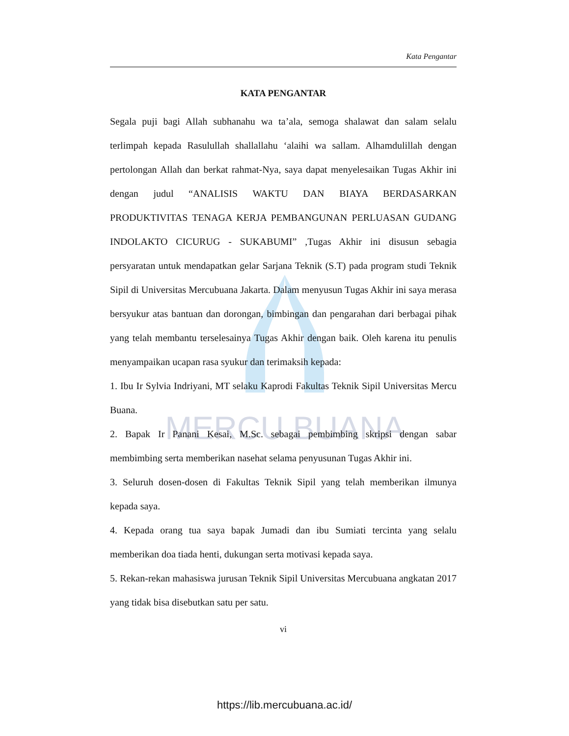MERCU BUANA
Kata Pengantar
KATA PENGANTAR
Segala puji bagi Allah subhanahu wa ta’ala, semoga shalawat dan salam selalu terlimpah kepada Rasulullah shallallahu ‘alaihi wa sallam. Alhamdulillah dengan pertolongan Allah dan berkat rahmat-Nya, saya dapat menyelesaikan Tugas Akhir ini dengan judul “ANALISIS WAKTU DAN BIAYA BERDASARKAN PRODUKTIVITAS TENAGA KERJA PEMBANGUNAN PERLUASAN GUDANG INDOLAKTO CICURUG - SUKABUMI” ,Tugas Akhir ini disusun sebagia persyaratan untuk mendapatkan gelar Sarjana Teknik (S.T) pada program studi Teknik Sipil di Universitas Mercubuana Jakarta. Dalam menyusun Tugas Akhir ini saya merasa bersyukur atas bantuan dan dorongan, bimbingan dan pengarahan dari berbagai pihak yang telah membantu terselesainya Tugas Akhir dengan baik. Oleh karena itu penulis menyampaikan ucapan rasa syukur dan terimaksih kepada:
1. Ibu Ir Sylvia Indriyani, MT selaku Kaprodi Fakultas Teknik Sipil Universitas Mercu Buana.
2. Bapak Ir Panani Kesai, M.Sc. sebagai pembimbing skripsi dengan sabar membimbing serta memberikan nasehat selama penyusunan Tugas Akhir ini.
3. Seluruh dosen-dosen di Fakultas Teknik Sipil yang telah memberikan ilmunya kepada saya.
4. Kepada orang tua saya bapak Jumadi dan ibu Sumiati tercinta yang selalu memberikan doa tiada henti, dukungan serta motivasi kepada saya.
5. Rekan-rekan mahasiswa jurusan Teknik Sipil Universitas Mercubuana angkatan 2017 yang tidak bisa disebutkan satu per satu.
vi
https://lib.mercubuana.ac.id/